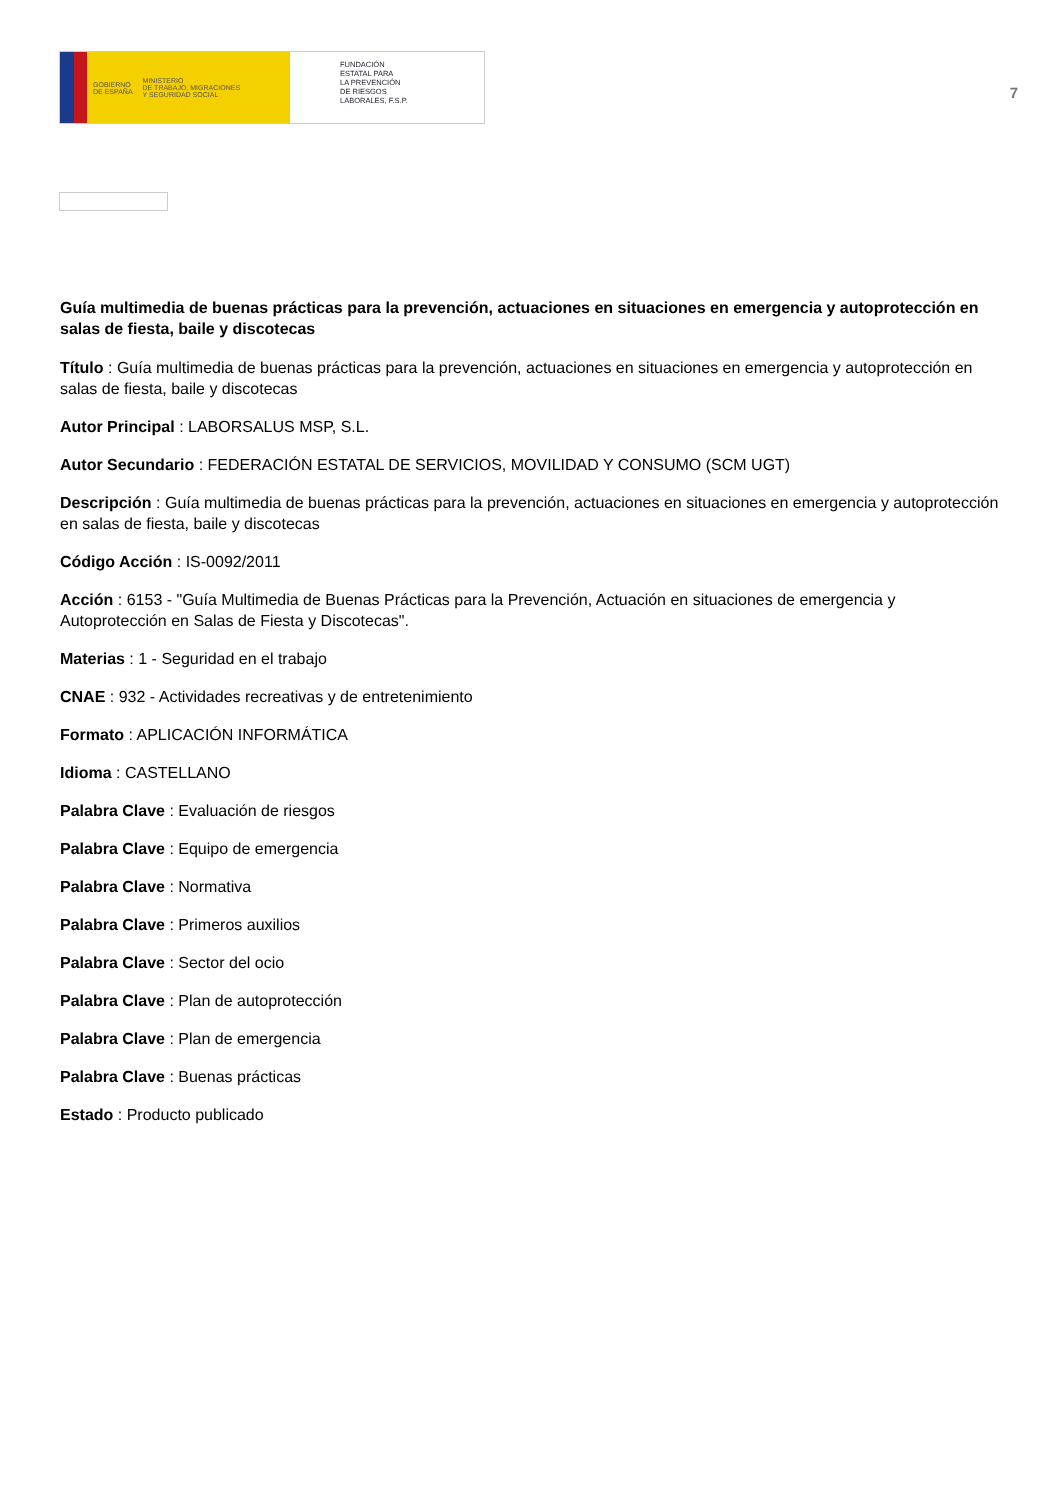GOBIERNO
DE ESPAÑA MINISTERIO
DE TRABAJO, MIGRACIONES
Y SEGURIDAD SOCIAL
FUNDACIÓN
ESTATAL PARA
LA PREVENCIÓN
DE RIESGOS
LABORALES, F.S.P.
7
Guía multimedia de buenas prácticas para la prevención, actuaciones en situaciones en emergencia y autoprotección en salas de fiesta, baile y discotecas
Título : Guía multimedia de buenas prácticas para la prevención, actuaciones en situaciones en emergencia y autoprotección en salas de fiesta, baile y discotecas
Autor Principal : LABORSALUS MSP, S.L.
Autor Secundario : FEDERACIÓN ESTATAL DE SERVICIOS, MOVILIDAD Y CONSUMO (SCM UGT)
Descripción : Guía multimedia de buenas prácticas para la prevención, actuaciones en situaciones en emergencia y autoprotección en salas de fiesta, baile y discotecas
Código Acción : IS-0092/2011
Acción : 6153 - "Guía Multimedia de Buenas Prácticas para la Prevención, Actuación en situaciones de emergencia y Autoprotección en Salas de Fiesta y Discotecas".
Materias : 1 - Seguridad en el trabajo
CNAE : 932 - Actividades recreativas y de entretenimiento
Formato : APLICACIÓN INFORMÁTICA
Idioma : CASTELLANO
Palabra Clave : Evaluación de riesgos
Palabra Clave : Equipo de emergencia
Palabra Clave : Normativa
Palabra Clave : Primeros auxilios
Palabra Clave : Sector del ocio
Palabra Clave : Plan de autoprotección
Palabra Clave : Plan de emergencia
Palabra Clave : Buenas prácticas
Estado : Producto publicado